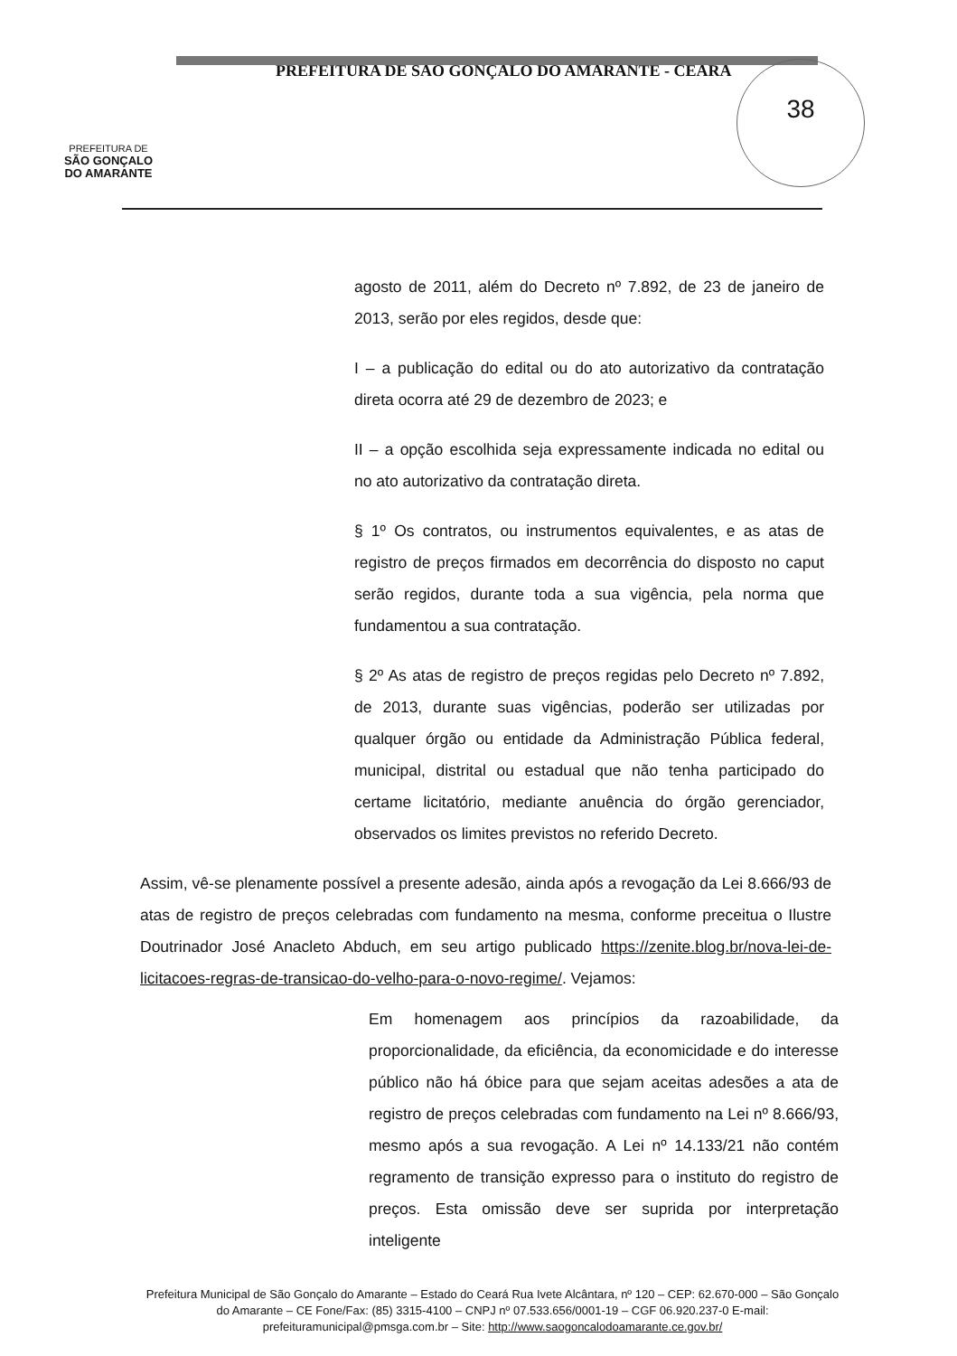38
PREFEITURA DE
SÃO GONÇALO
DO AMARANTE
PREFEITURA DE SÃO GONÇALO DO AMARANTE - CEARÁ
agosto de 2011, além do Decreto nº 7.892, de 23 de janeiro de 2013, serão por eles regidos, desde que:
I – a publicação do edital ou do ato autorizativo da contratação direta ocorra até 29 de dezembro de 2023; e
II – a opção escolhida seja expressamente indicada no edital ou no ato autorizativo da contratação direta.
§ 1º Os contratos, ou instrumentos equivalentes, e as atas de registro de preços firmados em decorrência do disposto no caput serão regidos, durante toda a sua vigência, pela norma que fundamentou a sua contratação.
§ 2º As atas de registro de preços regidas pelo Decreto nº 7.892, de 2013, durante suas vigências, poderão ser utilizadas por qualquer órgão ou entidade da Administração Pública federal, municipal, distrital ou estadual que não tenha participado do certame licitatório, mediante anuência do órgão gerenciador, observados os limites previstos no referido Decreto.
Assim, vê-se plenamente possível a presente adesão, ainda após a revogação da Lei 8.666/93 de atas de registro de preços celebradas com fundamento na mesma, conforme preceitua o Ilustre Doutrinador José Anacleto Abduch, em seu artigo publicado https://zenite.blog.br/nova-lei-de-licitacoes-regras-de-transicao-do-velho-para-o-novo-regime/. Vejamos:
Em homenagem aos princípios da razoabilidade, da proporcionalidade, da eficiência, da economicidade e do interesse público não há óbice para que sejam aceitas adesões a ata de registro de preços celebradas com fundamento na Lei nº 8.666/93, mesmo após a sua revogação. A Lei nº 14.133/21 não contém regramento de transição expresso para o instituto do registro de preços. Esta omissão deve ser suprida por interpretação inteligente
Prefeitura Municipal de São Gonçalo do Amarante – Estado do Ceará Rua Ivete Alcântara, nº 120 – CEP: 62.670-000 – São Gonçalo do Amarante – CE Fone/Fax: (85) 3315-4100 – CNPJ nº 07.533.656/0001-19 – CGF 06.920.237-0 E-mail: prefeituramunicipal@pmsga.com.br – Site: http://www.saogoncalodoamarante.ce.gov.br/